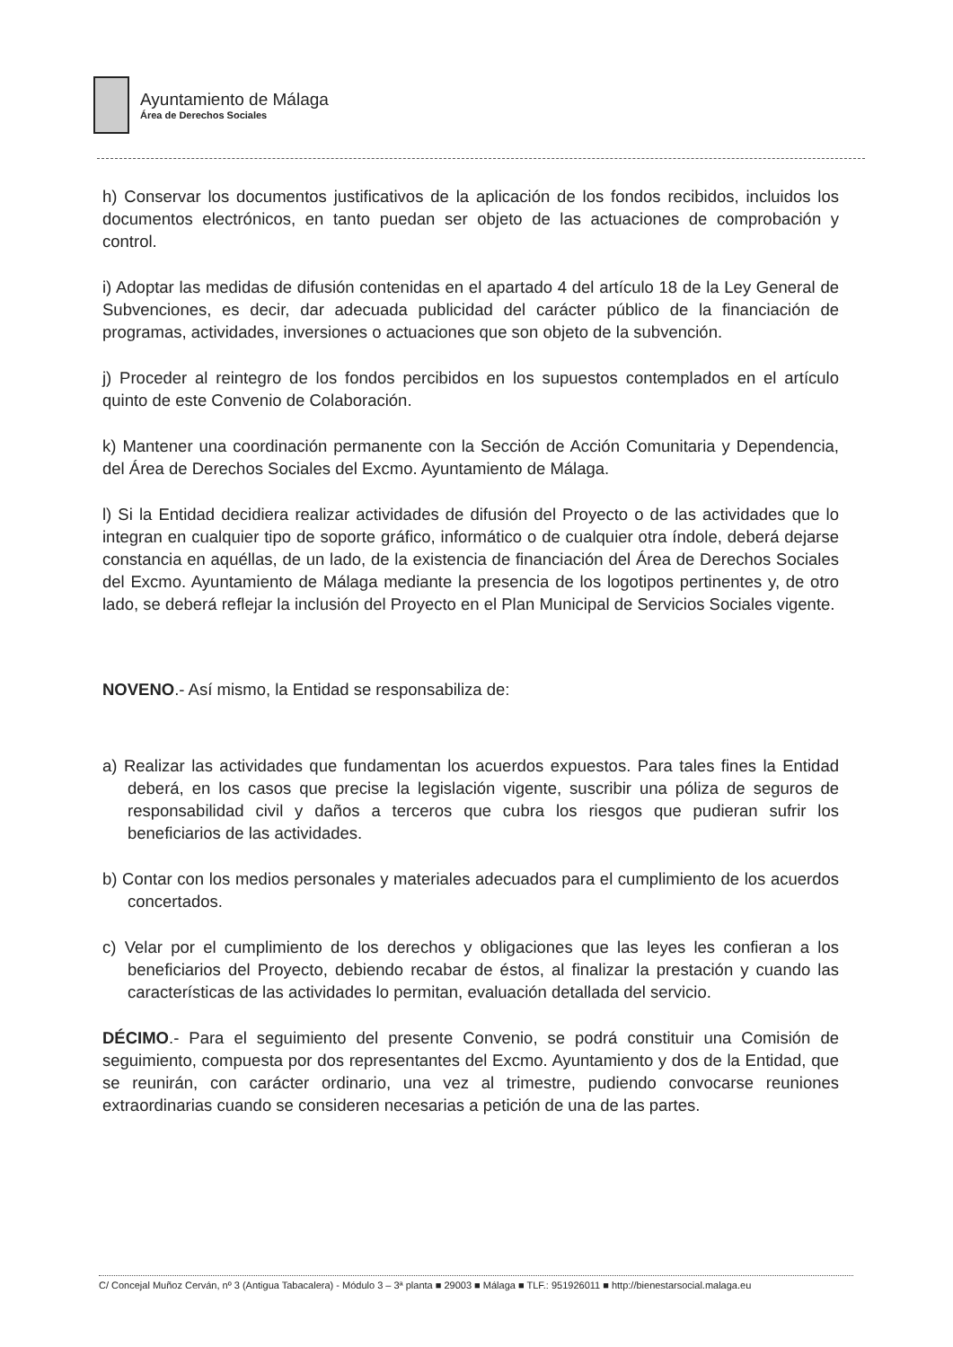Ayuntamiento de Málaga
Área de Derechos Sociales
h) Conservar los documentos justificativos de la aplicación de los fondos recibidos, incluidos los documentos electrónicos, en tanto puedan ser objeto de las actuaciones de comprobación y control.
i) Adoptar las medidas de difusión contenidas en el apartado 4 del artículo 18 de la Ley General de Subvenciones, es decir, dar adecuada publicidad del carácter público de la financiación de programas, actividades, inversiones o actuaciones que son objeto de la subvención.
j) Proceder al reintegro de los fondos percibidos en los supuestos contemplados en el artículo quinto de este Convenio de Colaboración.
k) Mantener una coordinación permanente con la Sección de Acción Comunitaria y Dependencia, del Área de Derechos Sociales del Excmo. Ayuntamiento de Málaga.
l) Si la Entidad decidiera realizar actividades de difusión del Proyecto o de las actividades que lo integran en cualquier tipo de soporte gráfico, informático o de cualquier otra índole, deberá dejarse constancia en aquéllas, de un lado, de la existencia de financiación del Área de Derechos Sociales del Excmo. Ayuntamiento de Málaga mediante la presencia de los logotipos pertinentes y, de otro lado, se deberá reflejar la inclusión del Proyecto en el Plan Municipal de Servicios Sociales vigente.
NOVENO.- Así mismo, la Entidad se responsabiliza de:
a) Realizar las actividades que fundamentan los acuerdos expuestos. Para tales fines la Entidad deberá, en los casos que precise la legislación vigente, suscribir una póliza de seguros de responsabilidad civil y daños a terceros que cubra los riesgos que pudieran sufrir los beneficiarios de las actividades.
b) Contar con los medios personales y materiales adecuados para el cumplimiento de los acuerdos concertados.
c) Velar por el cumplimiento de los derechos y obligaciones que las leyes les confieran a los beneficiarios del Proyecto, debiendo recabar de éstos, al finalizar la prestación y cuando las características de las actividades lo permitan, evaluación detallada del servicio.
DÉCIMO.- Para el seguimiento del presente Convenio, se podrá constituir una Comisión de seguimiento, compuesta por dos representantes del Excmo. Ayuntamiento y dos de la Entidad, que se reunirán, con carácter ordinario, una vez al trimestre, pudiendo convocarse reuniones extraordinarias cuando se consideren necesarias a petición de una de las partes.
C/ Concejal Muñoz Cerván, nº 3 (Antigua Tabacalera) - Módulo 3 – 3ª planta ■ 29003 ■ Málaga ■ TLF.: 951926011 ■ http://bienestarsocial.malaga.eu